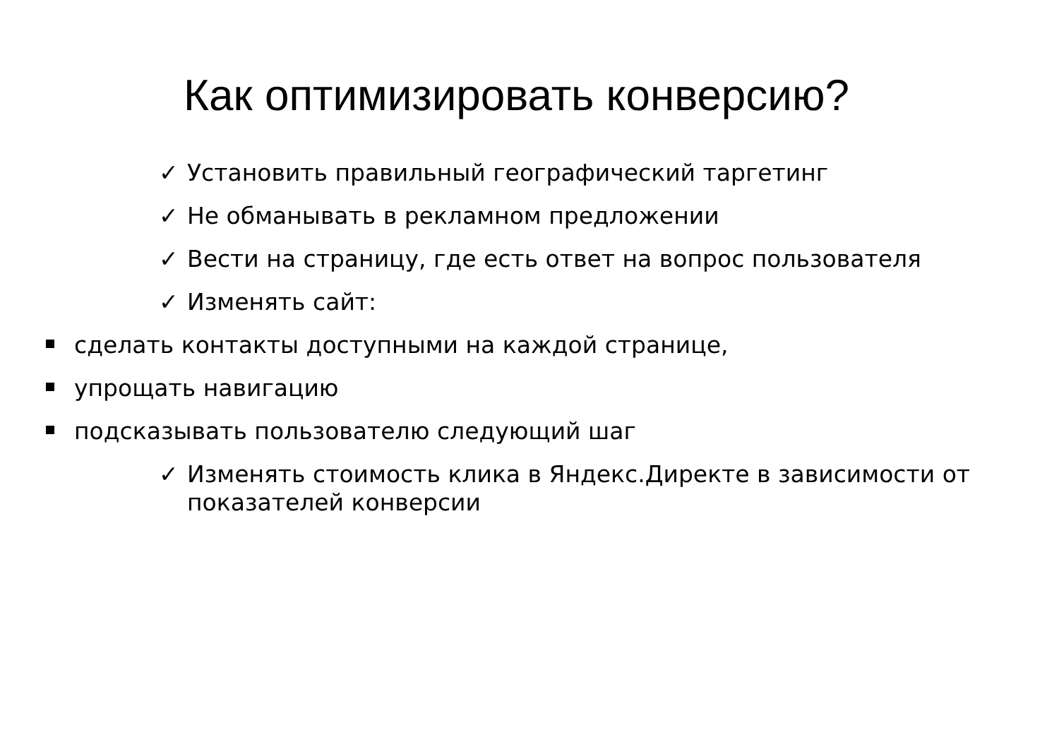Как оптимизировать конверсию?
✓ Установить правильный географический таргетинг
✓ Не обманывать в рекламном предложении
✓ Вести на страницу, где есть ответ на вопрос пользователя
✓ Изменять сайт:
сделать контакты доступными на каждой странице,
упрощать навигацию
подсказывать пользователю следующий шаг
✓ Изменять стоимость клика в Яндекс.Директе в зависимости от показателей конверсии